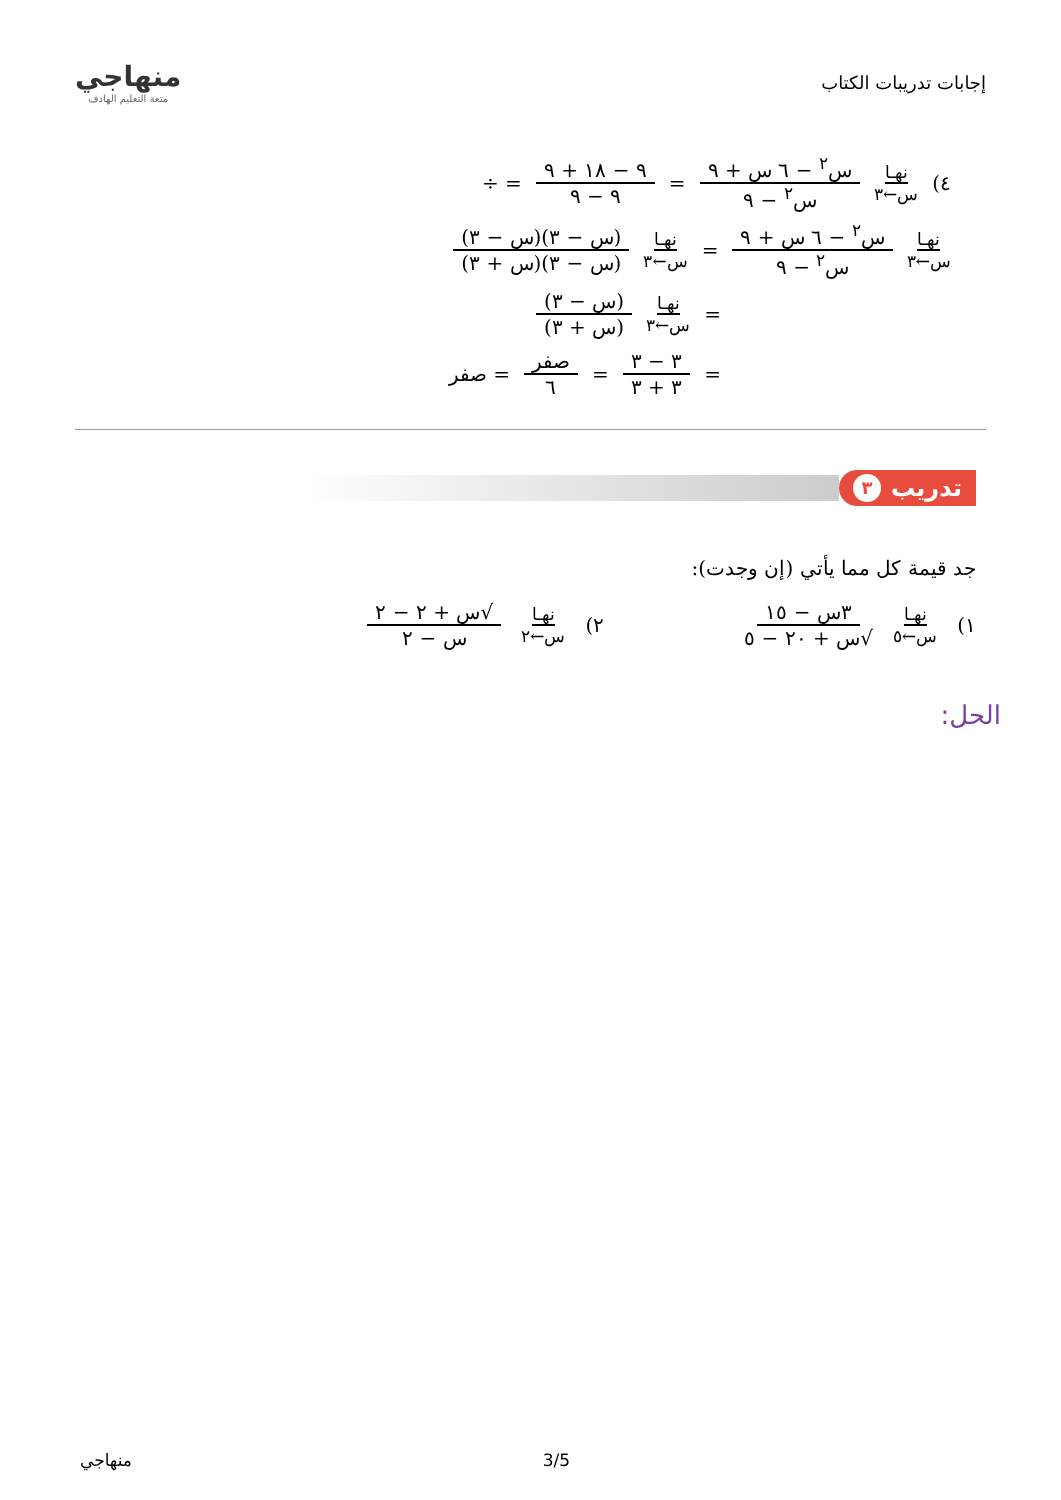إجابات تدريبات الكتاب
منهاجي
متعة التعليم الهادف
٤) نهـا س←٣ س<sup>٢</sup> − ٦ س + ٩ س<sup>٢</sup> − ٩ = ٩ − ١٨ + ٩ ٩ − ٩ = ÷
نهـا س←٣ س<sup>٢</sup> − ٦ س + ٩ س<sup>٢</sup> − ٩ = نهـا س←٣ (س − ٣)(س − ٣) (س − ٣)(س + ٣)
= نهـا س←٣ (س − ٣) (س + ٣)
= ٣ − ٣ ٣ + ٣ = صفر ٦ = صفر
تدريب ٣
جد قيمة كل مما يأتي (إن وجدت):
١) نهـا س←٥ ٣س − ١٥ √س + ٢٠ − ٥ ٢) نهـا س←٢ √س + ٢ − ٢ س − ٢
الحل:
منهاجي 3/5